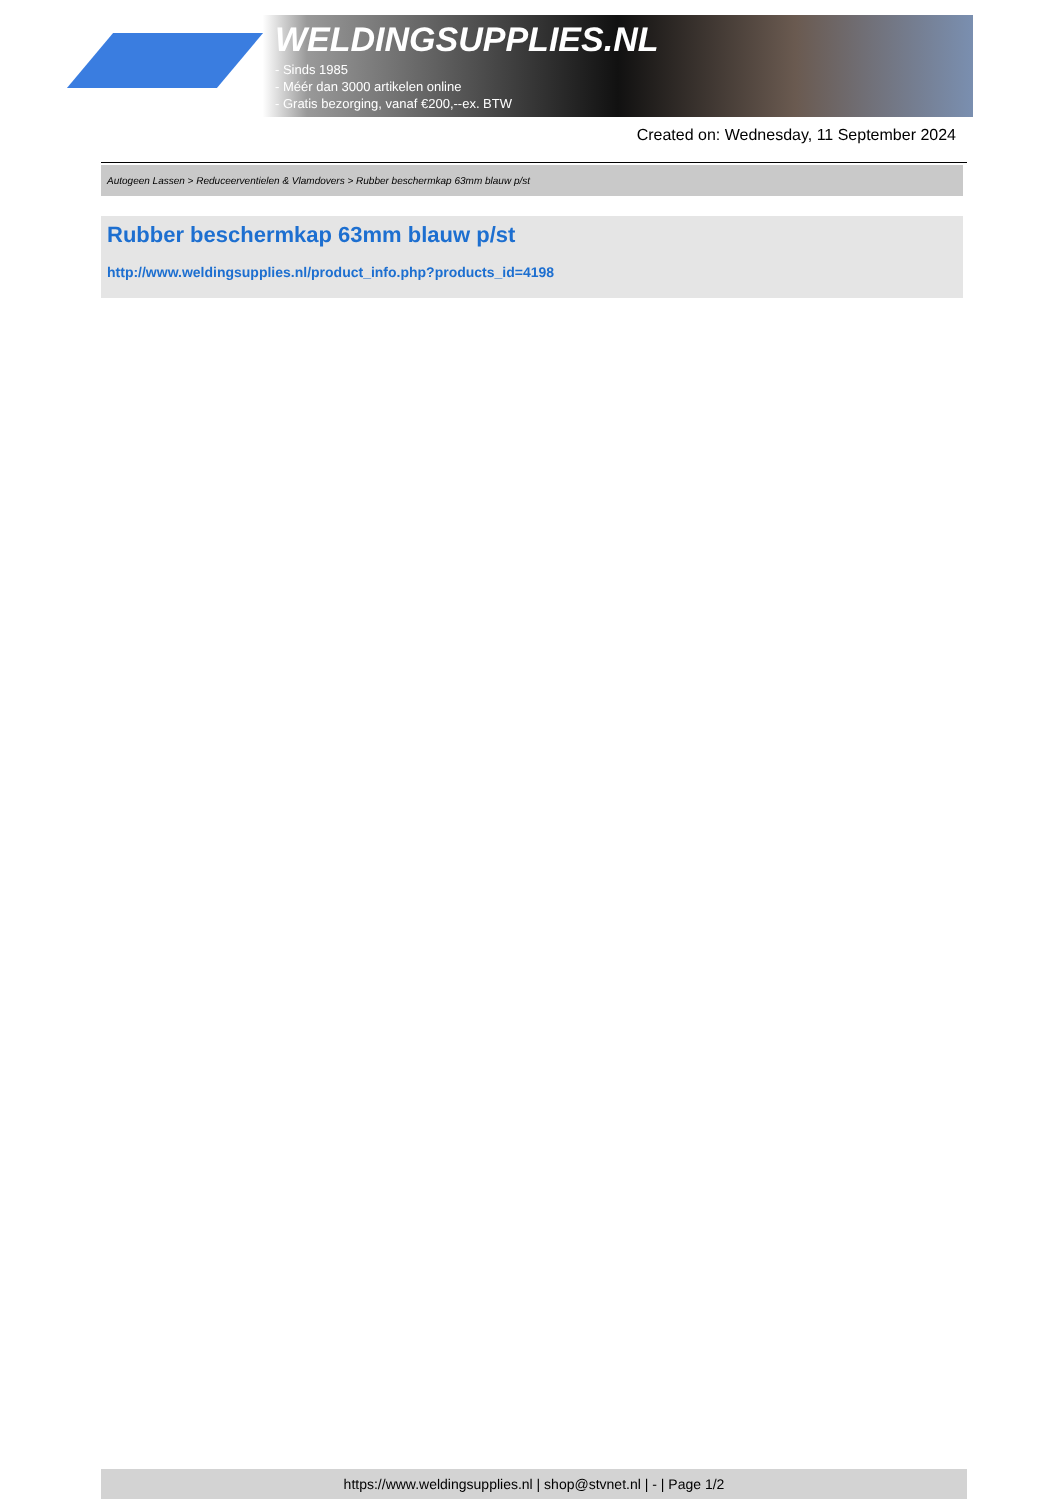WELDINGSUPPLIES.NL
- Sinds 1985
- Méér dan 3000 artikelen online
- Gratis bezorging, vanaf €200,--ex. BTW
Created on: Wednesday, 11 September 2024
Autogeen Lassen > Reduceerventielen & Vlamdovers > Rubber beschermkap 63mm blauw p/st
Rubber beschermkap 63mm blauw p/st
http://www.weldingsupplies.nl/product_info.php?products_id=4198
https://www.weldingsupplies.nl | shop@stvnet.nl | - | Page 1/2